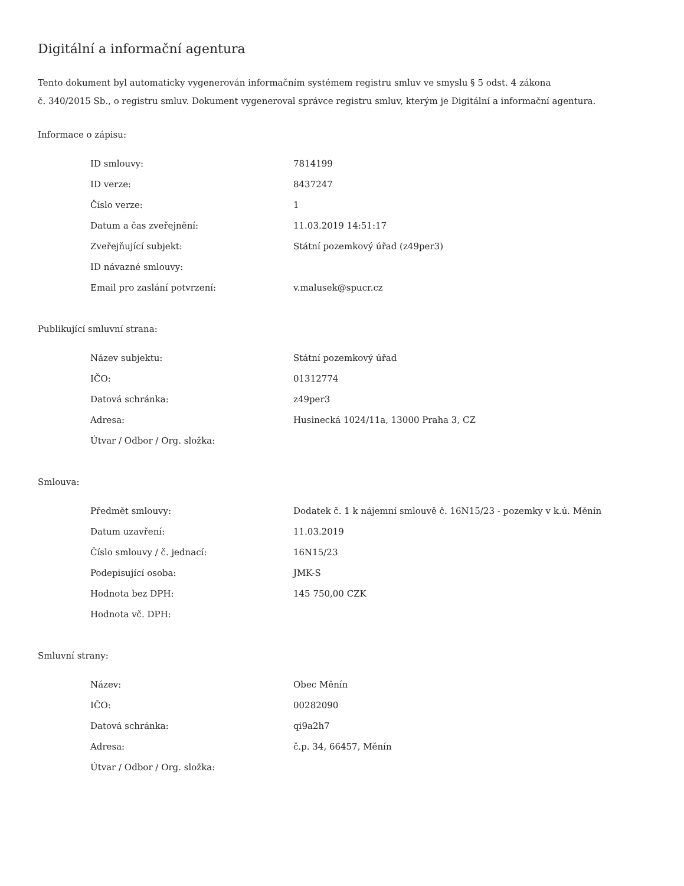Digitální a informační agentura
Tento dokument byl automaticky vygenerován informačním systémem registru smluv ve smyslu § 5 odst. 4 zákona
č. 340/2015 Sb., o registru smluv. Dokument vygeneroval správce registru smluv, kterým je Digitální a informační agentura.
Informace o zápisu:
| ID smlouvy: | 7814199 |
| ID verze: | 8437247 |
| Číslo verze: | 1 |
| Datum a čas zveřejnění: | 11.03.2019 14:51:17 |
| Zveřejňující subjekt: | Státní pozemkový úřad (z49per3) |
| ID návazné smlouvy: | |
| Email pro zaslání potvrzení: | v.malusek@spucr.cz |
Publikující smluvní strana:
| Název subjektu: | Státní pozemkový úřad |
| IČO: | 01312774 |
| Datová schránka: | z49per3 |
| Adresa: | Husinecká 1024/11a, 13000 Praha 3, CZ |
| Útvar / Odbor / Org. složka: | |
Smlouva:
| Předmět smlouvy: | Dodatek č. 1 k nájemní smlouvě č. 16N15/23 - pozemky v k.ú. Měnín |
| Datum uzavření: | 11.03.2019 |
| Číslo smlouvy / č. jednací: | 16N15/23 |
| Podepisující osoba: | JMK-S |
| Hodnota bez DPH: | 145 750,00 CZK |
| Hodnota vč. DPH: | |
Smluvní strany:
| Název: | Obec Měnín |
| IČO: | 00282090 |
| Datová schránka: | qi9a2h7 |
| Adresa: | č.p. 34, 66457, Měnín |
| Útvar / Odbor / Org. složka: | |